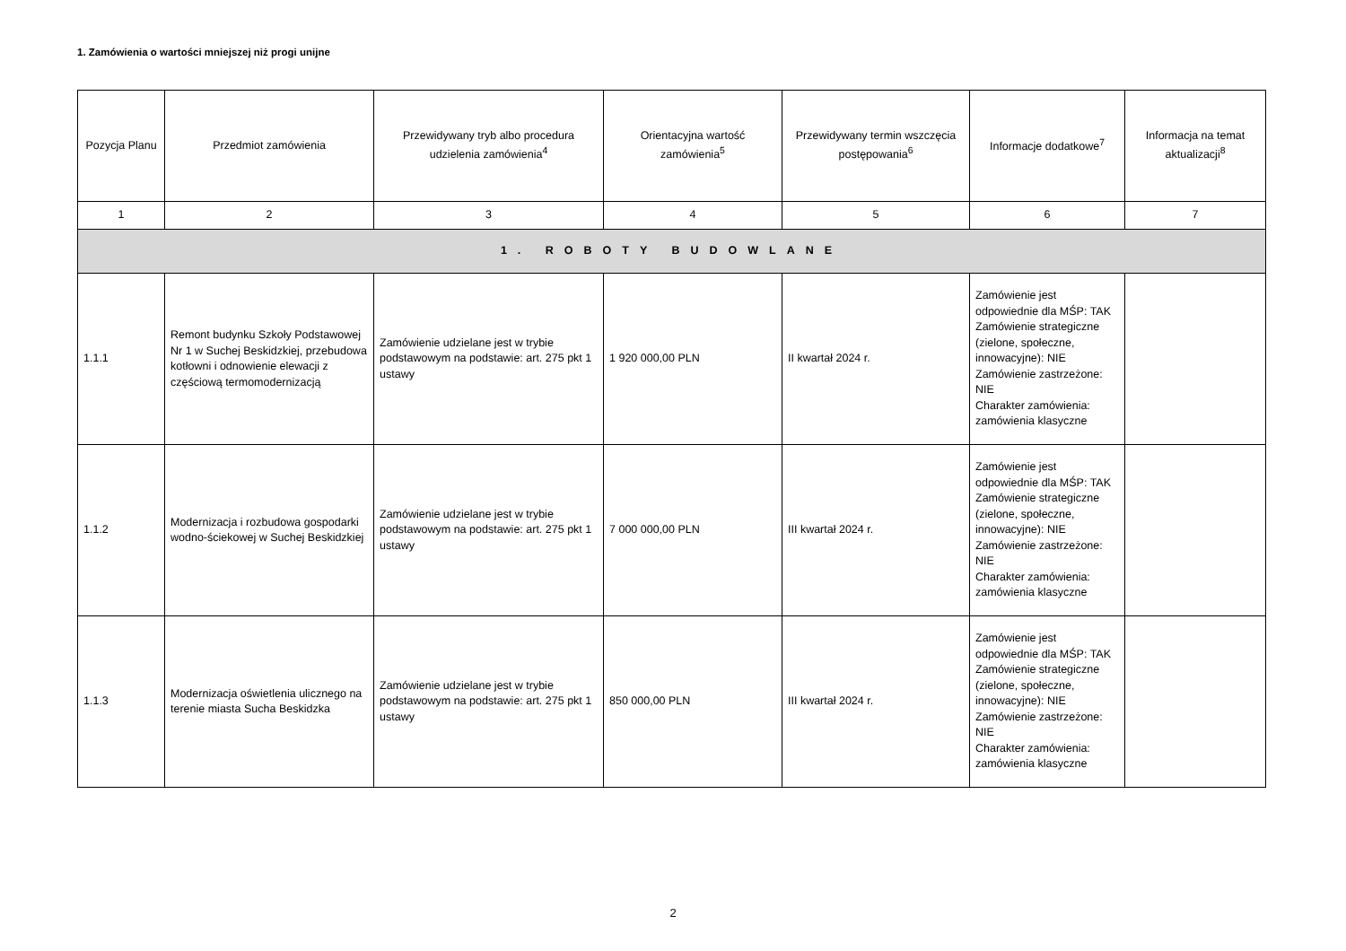1. Zamówienia o wartości mniejszej niż progi unijne
| Pozycja Planu | Przedmiot zamówienia | Przewidywany tryb albo procedura udzielenia zamówienia<sup>4</sup> | Orientacyjna wartość zamówienia<sup>5</sup> | Przewidywany termin wszczęcia postępowania<sup>6</sup> | Informacje dodatkowe<sup>7</sup> | Informacja na temat aktualizacji<sup>8</sup> |
| --- | --- | --- | --- | --- | --- | --- |
| 1 | 2 | 3 | 4 | 5 | 6 | 7 |
| 1. ROBOTY BUDOWLANE | | | | | | |
| 1.1.1 | Remont budynku Szkoły Podstawowej Nr 1 w Suchej Beskidzkiej, przebudowa kotłowni i odnowienie elewacji z częściową termomodernizacją | Zamówienie udzielane jest w trybie podstawowym na podstawie: art. 275 pkt 1 ustawy | 1 920 000,00 PLN | II kwartał 2024 r. | Zamówienie jest odpowiednie dla MŚP: TAK Zamówienie strategiczne (zielone, społeczne, innowacyjne): NIE Zamówienie zastrzeżone: NIE Charakter zamówienia: zamówienia klasyczne | |
| 1.1.2 | Modernizacja i rozbudowa gospodarki wodno-ściekowej w Suchej Beskidzkiej | Zamówienie udzielane jest w trybie podstawowym na podstawie: art. 275 pkt 1 ustawy | 7 000 000,00 PLN | III kwartał 2024 r. | Zamówienie jest odpowiednie dla MŚP: TAK Zamówienie strategiczne (zielone, społeczne, innowacyjne): NIE Zamówienie zastrzeżone: NIE Charakter zamówienia: zamówienia klasyczne | |
| 1.1.3 | Modernizacja oświetlenia ulicznego na terenie miasta Sucha Beskidzka | Zamówienie udzielane jest w trybie podstawowym na podstawie: art. 275 pkt 1 ustawy | 850 000,00 PLN | III kwartał 2024 r. | Zamówienie jest odpowiednie dla MŚP: TAK Zamówienie strategiczne (zielone, społeczne, innowacyjne): NIE Zamówienie zastrzeżone: NIE Charakter zamówienia: zamówienia klasyczne | |
2